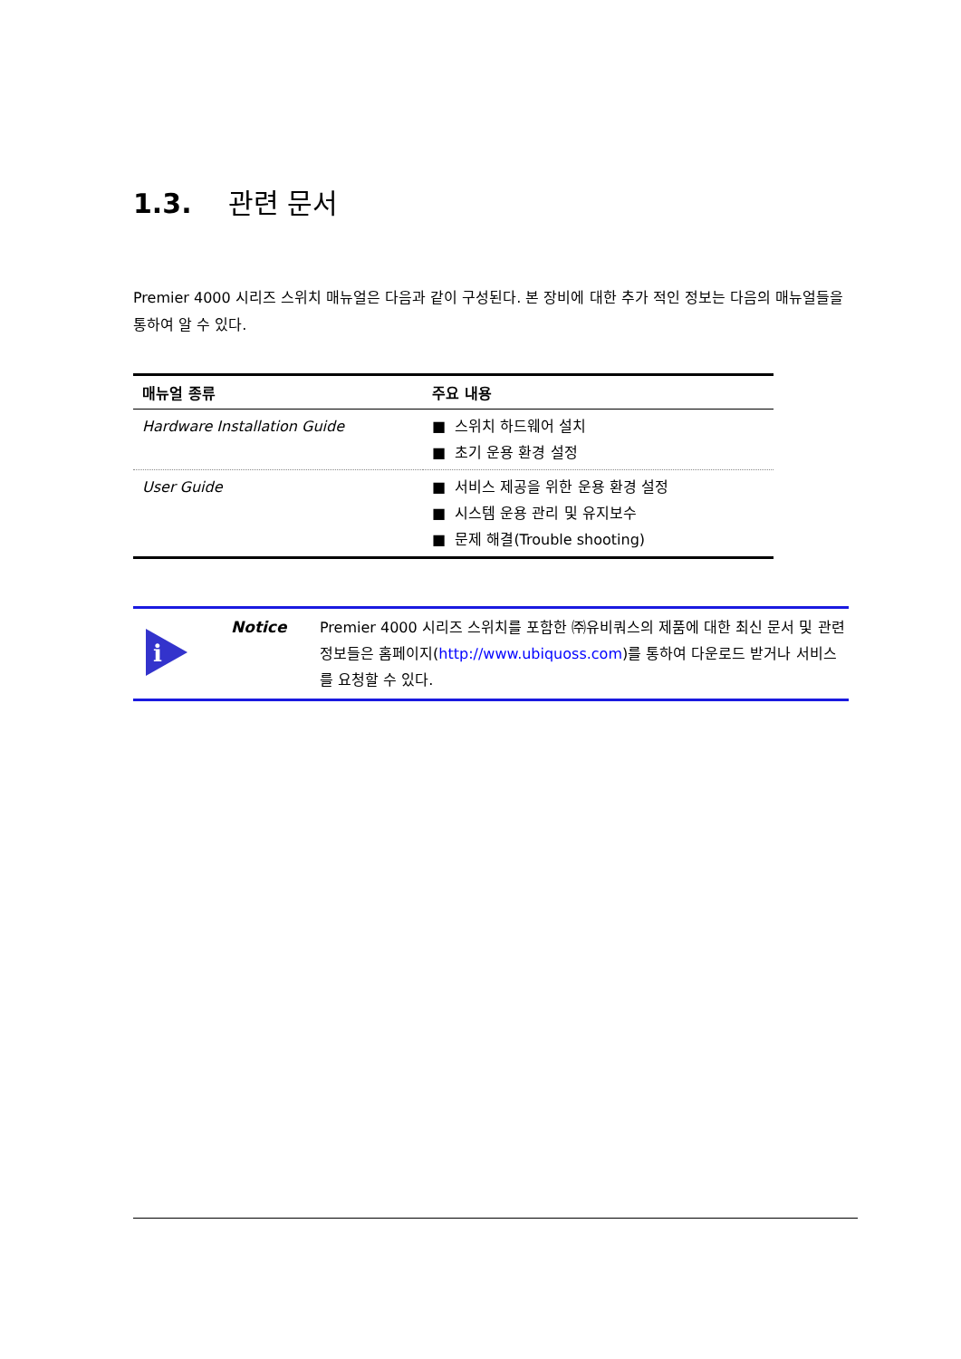1.3. 관련 문서
Premier 4000 시리즈 스위치 매뉴얼은 다음과 같이 구성된다. 본 장비에 대한 추가 적인 정보는 다음의 매뉴얼들을 통하여 알 수 있다.
| 매뉴얼 종류 | 주요 내용 |
| --- | --- |
| Hardware Installation Guide | ■ 스위치 하드웨어 설치 ■ 초기 운용 환경 설정 |
| User Guide | ■ 서비스 제공을 위한 운용 환경 설정 ■ 시스템 운용 관리 및 유지보수 ■ 문제 해결(Trouble shooting) |
i
Notice
Premier 4000 시리즈 스위치를 포함한 ㈜유비쿼스의 제품에 대한 최신 문서 및 관련 정보들은 홈페이지(http://www.ubiquoss.com)를 통하여 다운로드 받거나 서비스를 요청할 수 있다.